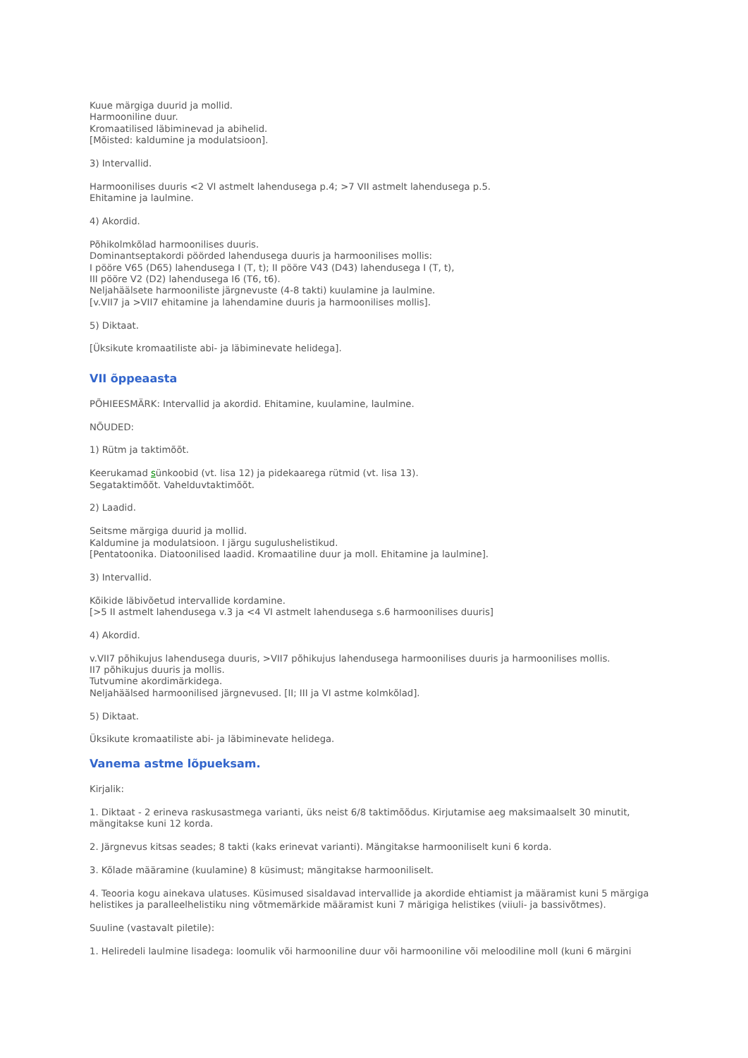Kuue märgiga duurid ja mollid.
Harmooniline duur.
Kromaatilised läbiminevad ja abihelid.
[Mõisted: kaldumine ja modulatsioon].
3) Intervallid.
Harmoonilises duuris <2 VI astmelt lahendusega p.4; >7 VII astmelt lahendusega p.5.
Ehitamine ja laulmine.
4) Akordid.
Põhikolmkõlad harmoonilises duuris.
Dominantseptakordi pöörded lahendusega duuris ja harmoonilises mollis:
I pööre V65 (D65) lahendusega I (T, t); II pööre V43 (D43) lahendusega I (T, t),
III pööre V2 (D2) lahendusega I6 (T6, t6).
Neljahäälsete harmooniliste järgnevuste (4-8 takti) kuulamine ja laulmine.
[v.VII7 ja >VII7 ehitamine ja lahendamine duuris ja harmoonilises mollis].
5) Diktaat.
[Üksikute kromaatiliste abi- ja läbiminevate helidega].
VII õppeaasta
PÕHIEESMÄRK: Intervallid ja akordid. Ehitamine, kuulamine, laulmine.
NÕUDED:
1) Rütm ja taktimõõt.
Keerukamad sünkoobid (vt. lisa 12) ja pidekaarega rütmid (vt. lisa 13).
Segataktimõõt. Vahelduvtaktimõõt.
2) Laadid.
Seitsme märgiga duurid ja mollid.
Kaldumine ja modulatsioon. I järgu sugulushelistikud.
[Pentatoonika. Diatoonilised laadid. Kromaatiline duur ja moll. Ehitamine ja laulmine].
3) Intervallid.
Kõikide läbivõetud intervallide kordamine.
[>5 II astmelt lahendusega v.3 ja <4 VI astmelt lahendusega s.6 harmoonilises duuris]
4) Akordid.
v.VII7 põhikujus lahendusega duuris, >VII7 põhikujus lahendusega harmoonilises duuris ja harmoonilises mollis.
II7 põhikujus duuris ja mollis.
Tutvumine akordimärkidega.
Neljahäälsed harmoonilised järgnevused. [II; III ja VI astme kolmkõlad].
5) Diktaat.
Üksikute kromaatiliste abi- ja läbiminevate helidega.
Vanema astme lõpueksam.
Kirjalik:
1. Diktaat - 2 erineva raskusastmega varianti, üks neist 6/8 taktimõõdus. Kirjutamise aeg maksimaalselt 30 minutit, mängitakse kuni 12 korda.
2. Järgnevus kitsas seades; 8 takti (kaks erinevat varianti). Mängitakse harmooniliselt kuni 6 korda.
3. Kõlade määramine (kuulamine) 8 küsimust; mängitakse harmooniliselt.
4. Teooria kogu ainekava ulatuses. Küsimused sisaldavad intervallide ja akordide ehtiamist ja määramist kuni 5 märgiga helistikes ja paralleelhelistiku ning võtmemärkide määramist kuni 7 märigiga helistikes (viiuli- ja bassivõtmes).
Suuline (vastavalt piletile):
1. Heliredeli laulmine lisadega: loomulik või harmooniline duur või harmooniline või meloodiline moll (kuni 6 märgini